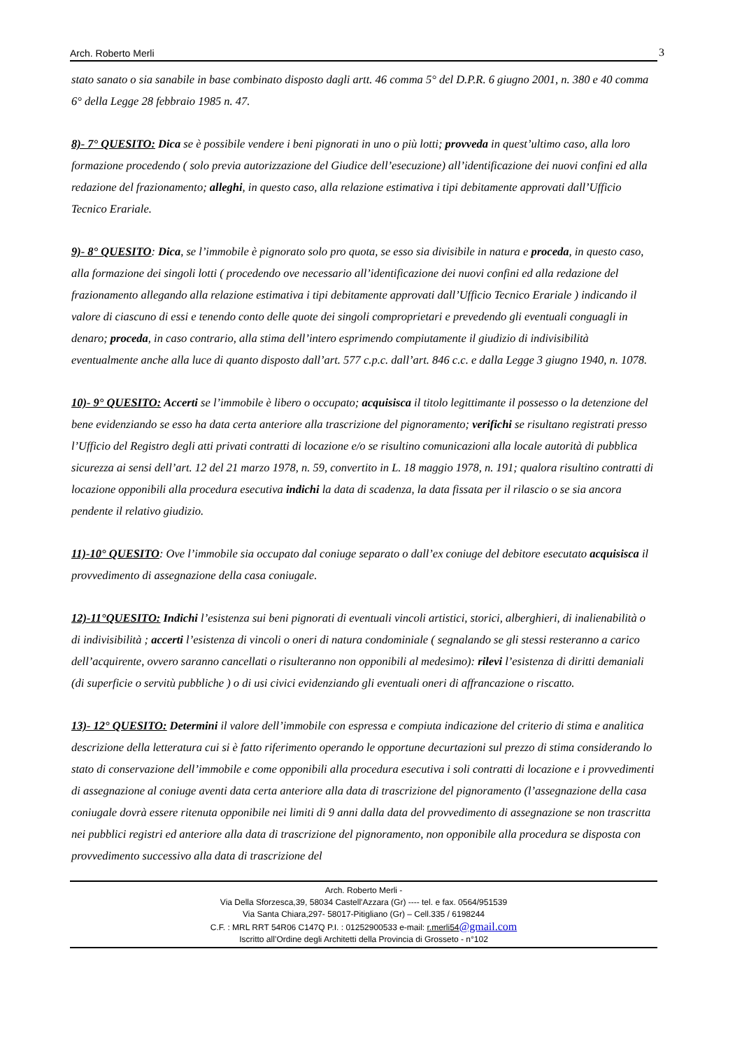Arch. Roberto Merli 3
stato sanato o sia sanabile in base combinato disposto dagli artt. 46 comma 5° del D.P.R. 6 giugno 2001, n. 380 e 40 comma 6° della Legge 28 febbraio 1985 n. 47.
8)- 7° QUESITO: Dica se è possibile vendere i beni pignorati in uno o più lotti; provveda in quest’ultimo caso, alla loro formazione procedendo ( solo previa autorizzazione del Giudice dell’esecuzione) all’identificazione dei nuovi confini ed alla redazione del frazionamento; alleghi, in questo caso, alla relazione estimativa i tipi debitamente approvati dall’Ufficio Tecnico Erariale.
9)- 8° QUESITO: Dica, se l’immobile è pignorato solo pro quota, se esso sia divisibile in natura e proceda, in questo caso, alla formazione dei singoli lotti ( procedendo ove necessario all’identificazione dei nuovi confini ed alla redazione del frazionamento allegando alla relazione estimativa i tipi debitamente approvati dall’Ufficio Tecnico Erariale ) indicando il valore di ciascuno di essi e tenendo conto delle quote dei singoli comproprietari e prevedendo gli eventuali conguagli in denaro; proceda, in caso contrario, alla stima dell’intero esprimendo compiutamente il giudizio di indivisibilità eventualmente anche alla luce di quanto disposto dall’art. 577 c.p.c. dall’art. 846 c.c. e dalla Legge 3 giugno 1940, n. 1078.
10)- 9° QUESITO: Accerti se l’immobile è libero o occupato; acquisisca il titolo legittimante il possesso o la detenzione del bene evidenziando se esso ha data certa anteriore alla trascrizione del pignoramento; verifichi se risultano registrati presso l’Ufficio del Registro degli atti privati contratti di locazione e/o se risultino comunicazioni alla locale autorità di pubblica sicurezza ai sensi dell’art. 12 del 21 marzo 1978, n. 59, convertito in L. 18 maggio 1978, n. 191; qualora risultino contratti di locazione opponibili alla procedura esecutiva indichi la data di scadenza, la data fissata per il rilascio o se sia ancora pendente il relativo giudizio.
11)-10° QUESITO: Ove l’immobile sia occupato dal coniuge separato o dall’ex coniuge del debitore esecutato acquisisca il provvedimento di assegnazione della casa coniugale.
12)-11°QUESITO: Indichi l’esistenza sui beni pignorati di eventuali vincoli artistici, storici, alberghieri, di inalienabilità o di indivisibilità ; accerti l’esistenza di vincoli o oneri di natura condominiale ( segnalando se gli stessi resteranno a carico dell’acquirente, ovvero saranno cancellati o risulteranno non opponibili al medesimo): rilevi l’esistenza di diritti demaniali (di superficie o servitù pubbliche ) o di usi civici evidenziando gli eventuali oneri di affrancazione o riscatto.
13)- 12° QUESITO: Determini il valore dell’immobile con espressa e compiuta indicazione del criterio di stima e analitica descrizione della letteratura cui si è fatto riferimento operando le opportune decurtazioni sul prezzo di stima considerando lo stato di conservazione dell’immobile e come opponibili alla procedura esecutiva i soli contratti di locazione e i provvedimenti di assegnazione al coniuge aventi data certa anteriore alla data di trascrizione del pignoramento (l’assegnazione della casa coniugale dovrà essere ritenuta opponibile nei limiti di 9 anni dalla data del provvedimento di assegnazione se non trascritta nei pubblici registri ed anteriore alla data di trascrizione del pignoramento, non opponibile alla procedura se disposta con provvedimento successivo alla data di trascrizione del
Arch. Roberto Merli -
Via Della Sforzesca,39, 58034 Castell'Azzara (Gr) ---- tel. e fax. 0564/951539
Via Santa Chiara,297- 58017-Pitigliano (Gr) – Cell.335 / 6198244
C.F. : MRL RRT 54R06 C147Q P.I. : 01252900533 e-mail: r.merli54@gmail.com
Iscritto all’Ordine degli Architetti della Provincia di Grosseto - n°102